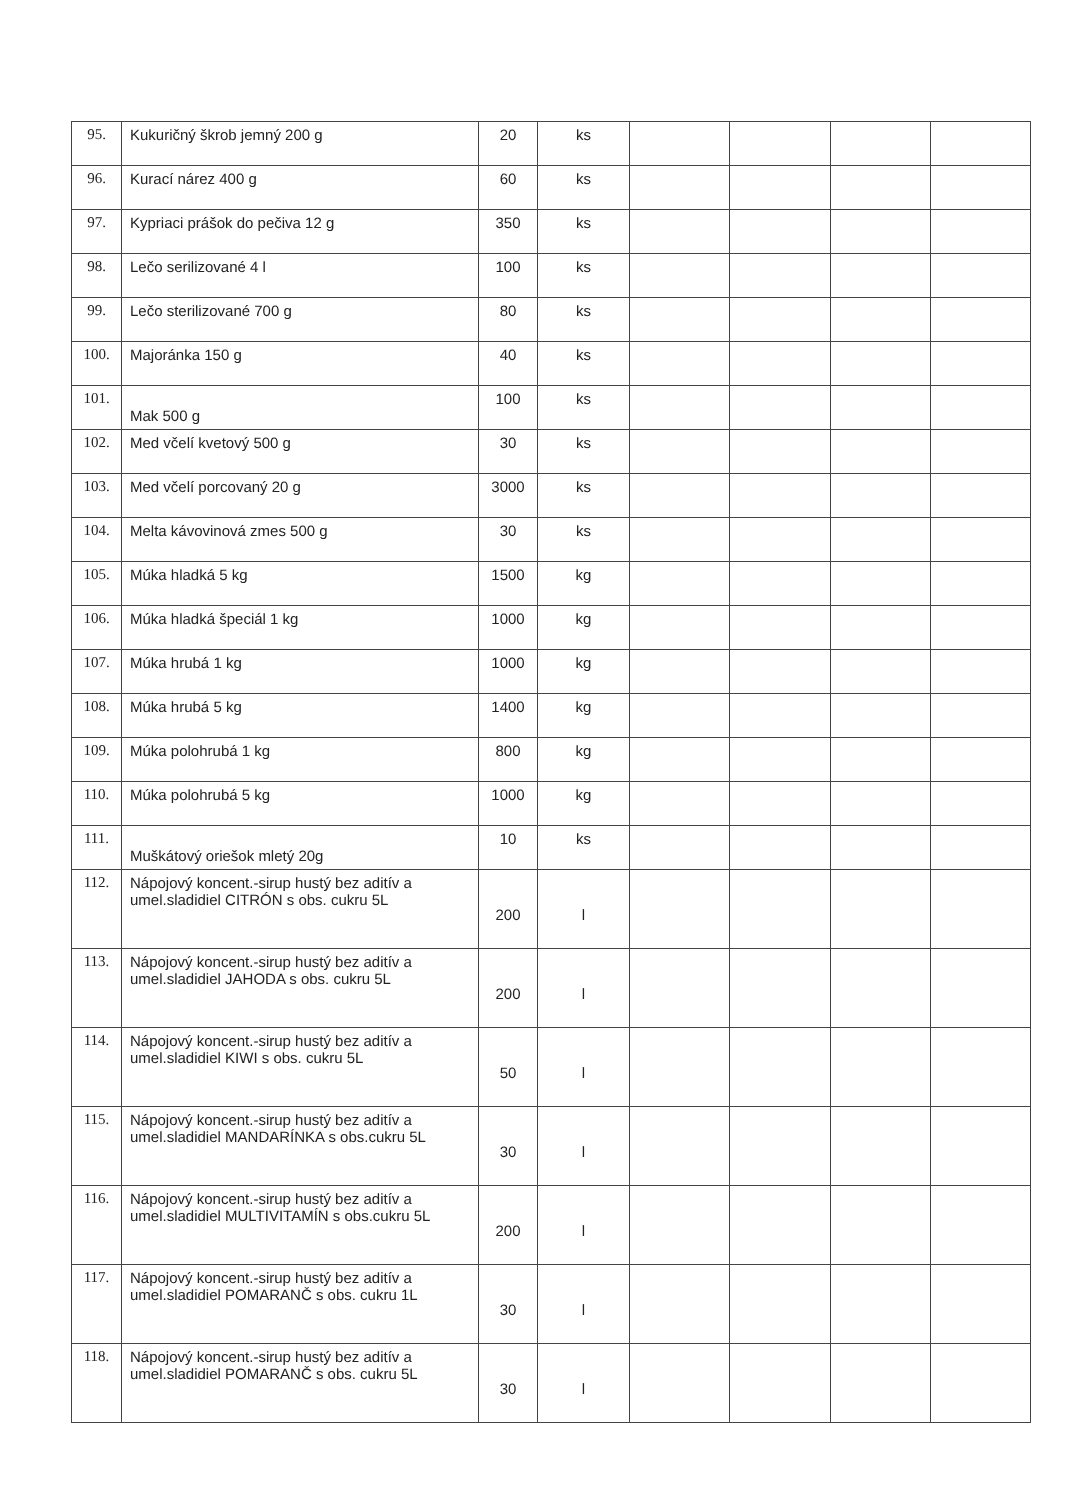| 95. | Kukuričný škrob jemný 200 g | 20 | ks | | | | |
| 96. | Kurací nárez 400 g | 60 | ks | | | | |
| 97. | Kypriaci prášok do pečiva 12 g | 350 | ks | | | | |
| 98. | Lečo serilizované 4 l | 100 | ks | | | | |
| 99. | Lečo sterilizované 700 g | 80 | ks | | | | |
| 100. | Majoránka 150 g | 40 | ks | | | | |
| 101. | Mak 500 g | 100 | ks | | | | |
| 102. | Med včelí kvetový 500 g | 30 | ks | | | | |
| 103. | Med včelí porcovaný 20 g | 3000 | ks | | | | |
| 104. | Melta kávovinová zmes 500 g | 30 | ks | | | | |
| 105. | Múka hladká 5 kg | 1500 | kg | | | | |
| 106. | Múka hladká špeciál 1 kg | 1000 | kg | | | | |
| 107. | Múka hrubá 1 kg | 1000 | kg | | | | |
| 108. | Múka hrubá 5 kg | 1400 | kg | | | | |
| 109. | Múka polohrubá 1 kg | 800 | kg | | | | |
| 110. | Múka polohrubá 5 kg | 1000 | kg | | | | |
| 111. | Muškátový oriešok mletý 20g | 10 | ks | | | | |
| 112. | Nápojový koncent.-sirup hustý bez aditív a umel.sladidiel CITRÓN s obs. cukru 5L | 200 | l | | | | |
| 113. | Nápojový koncent.-sirup hustý bez aditív a umel.sladidiel JAHODA s obs. cukru 5L | 200 | l | | | | |
| 114. | Nápojový koncent.-sirup hustý bez aditív a umel.sladidiel KIWI s obs. cukru 5L | 50 | l | | | | |
| 115. | Nápojový koncent.-sirup hustý bez aditív a umel.sladidiel MANDARÍNKA s obs.cukru 5L | 30 | l | | | | |
| 116. | Nápojový koncent.-sirup hustý bez aditív a umel.sladidiel MULTIVITAMÍN s obs.cukru 5L | 200 | l | | | | |
| 117. | Nápojový koncent.-sirup hustý bez aditív a umel.sladidiel POMARANČ s obs. cukru 1L | 30 | l | | | | |
| 118. | Nápojový koncent.-sirup hustý bez aditív a umel.sladidiel POMARANČ s obs. cukru 5L | 30 | l | | | | |